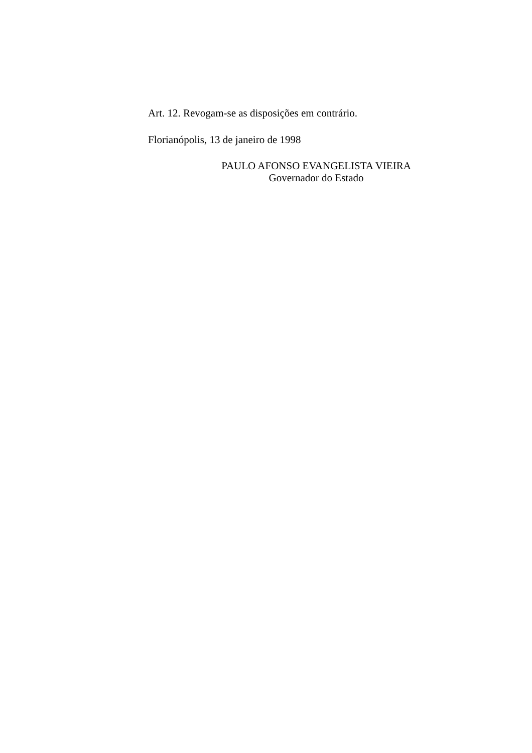Art. 12. Revogam-se as disposições em contrário.
Florianópolis, 13 de janeiro de 1998
PAULO AFONSO EVANGELISTA VIEIRA
Governador do Estado